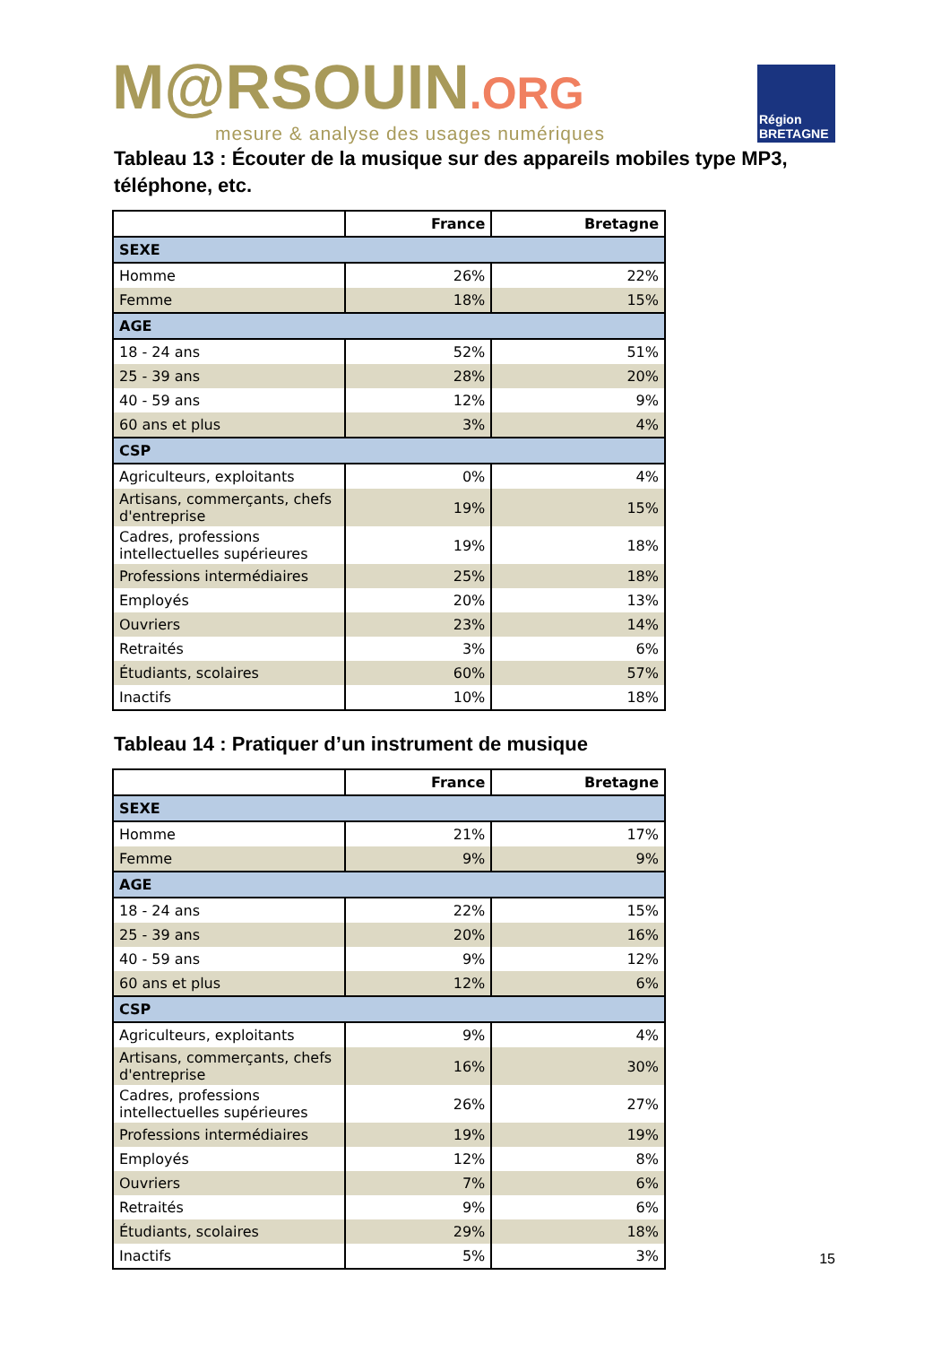M@RSOUIN.ORG
mesure & analyse des usages numériques
Région
BRETAGNE
Tableau 13 : Écouter de la musique sur des appareils mobiles type MP3, téléphone, etc.
| | France | Bretagne |
| --- | --- | --- |
| SEXE | | |
| Homme | 26% | 22% |
| Femme | 18% | 15% |
| AGE | | |
| 18 - 24 ans | 52% | 51% |
| 25 - 39 ans | 28% | 20% |
| 40 - 59 ans | 12% | 9% |
| 60 ans et plus | 3% | 4% |
| CSP | | |
| Agriculteurs, exploitants | 0% | 4% |
| Artisans, commerçants, chefs d'entreprise | 19% | 15% |
| Cadres, professions intellectuelles supérieures | 19% | 18% |
| Professions intermédiaires | 25% | 18% |
| Employés | 20% | 13% |
| Ouvriers | 23% | 14% |
| Retraités | 3% | 6% |
| Étudiants, scolaires | 60% | 57% |
| Inactifs | 10% | 18% |
Tableau 14 : Pratiquer d’un instrument de musique
| | France | Bretagne |
| --- | --- | --- |
| SEXE | | |
| Homme | 21% | 17% |
| Femme | 9% | 9% |
| AGE | | |
| 18 - 24 ans | 22% | 15% |
| 25 - 39 ans | 20% | 16% |
| 40 - 59 ans | 9% | 12% |
| 60 ans et plus | 12% | 6% |
| CSP | | |
| Agriculteurs, exploitants | 9% | 4% |
| Artisans, commerçants, chefs d'entreprise | 16% | 30% |
| Cadres, professions intellectuelles supérieures | 26% | 27% |
| Professions intermédiaires | 19% | 19% |
| Employés | 12% | 8% |
| Ouvriers | 7% | 6% |
| Retraités | 9% | 6% |
| Étudiants, scolaires | 29% | 18% |
| Inactifs | 5% | 3% |
15